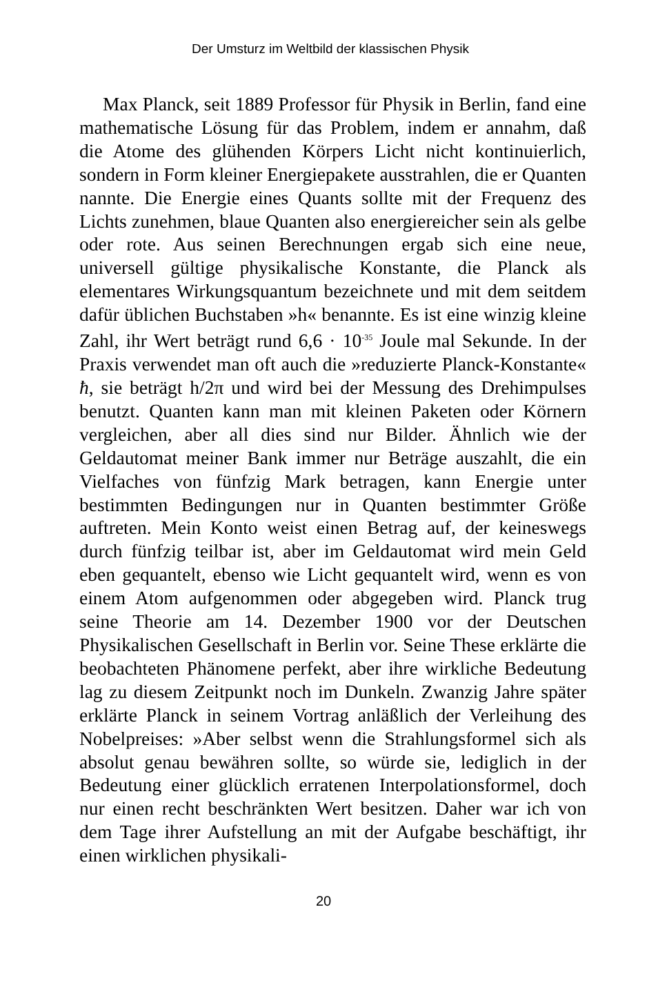Der Umsturz im Weltbild der klassischen Physik
Max Planck, seit 1889 Professor für Physik in Berlin, fand eine mathematische Lösung für das Problem, indem er annahm, daß die Atome des glühenden Körpers Licht nicht kontinuierlich, sondern in Form kleiner Energiepakete ausstrahlen, die er Quanten nannte. Die Energie eines Quants sollte mit der Frequenz des Lichts zunehmen, blaue Quanten also energiereicher sein als gelbe oder rote. Aus seinen Berechnungen ergab sich eine neue, universell gültige physikalische Konstante, die Planck als elementares Wirkungsquantum bezeichnete und mit dem seitdem dafür üblichen Buchstaben »h« benannte. Es ist eine winzig kleine Zahl, ihr Wert beträgt rund 6,6 · 10<sup>-35</sup> Joule mal Sekunde. In der Praxis verwendet man oft auch die »reduzierte Planck-Konstante« ħ, sie beträgt h/2π und wird bei der Messung des Drehimpulses benutzt. Quanten kann man mit kleinen Paketen oder Körnern vergleichen, aber all dies sind nur Bilder. Ähnlich wie der Geldautomat meiner Bank immer nur Beträge auszahlt, die ein Vielfaches von fünfzig Mark betragen, kann Energie unter bestimmten Bedingungen nur in Quanten bestimmter Größe auftreten. Mein Konto weist einen Betrag auf, der keineswegs durch fünfzig teilbar ist, aber im Geldautomat wird mein Geld eben gequantelt, ebenso wie Licht gequantelt wird, wenn es von einem Atom aufgenommen oder abgegeben wird. Planck trug seine Theorie am 14. Dezember 1900 vor der Deutschen Physikalischen Gesellschaft in Berlin vor. Seine These erklärte die beobachteten Phänomene perfekt, aber ihre wirkliche Bedeutung lag zu diesem Zeitpunkt noch im Dunkeln. Zwanzig Jahre später erklärte Planck in seinem Vortrag anläßlich der Verleihung des Nobelpreises: »Aber selbst wenn die Strahlungsformel sich als absolut genau bewähren sollte, so würde sie, lediglich in der Bedeutung einer glücklich erratenen Interpolationsformel, doch nur einen recht beschränkten Wert besitzen. Daher war ich von dem Tage ihrer Aufstellung an mit der Aufgabe beschäftigt, ihr einen wirklichen physikali-
20